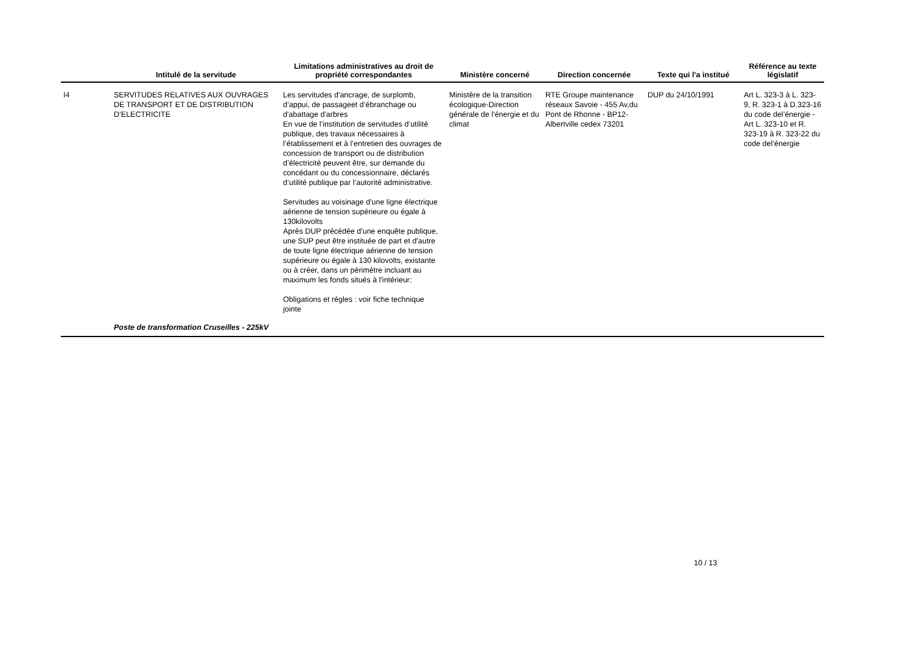| | Intitulé de la servitude | Limitations administratives au droit de propriété correspondantes | Ministère concerné | Direction concernée | Texte qui l'a institué | Référence au texte législatif |
| --- | --- | --- | --- | --- | --- | --- |
| I4 | SERVITUDES RELATIVES AUX OUVRAGES DE TRANSPORT ET DE DISTRIBUTION D’ELECTRICITE | Les servitudes d'ancrage, de surplomb, d’appui, de passageet d’ébranchage ou d'abattage d'arbres En vue de l’institution de servitudes d’utilité publique, des travaux nécessaires à l’établissement et à l’entretien des ouvrages de concession de transport ou de distribution d’électricité peuvent être, sur demande du concédant ou du concessionnaire, déclarés d’utilité publique par l’autorité administrative. Servitudes au voisinage d'une ligne électrique aérienne de tension supérieure ou égale à 130kilovolts Après DUP précédée d'une enquête publique, une SUP peut être instituée de part et d'autre de toute ligne électrique aérienne de tension supérieure ou égale à 130 kilovolts, existante ou à créer, dans un périmètre incluant au maximum les fonds situés à l'intérieur: Obligations et régles : voir fiche technique jointe | Ministère de la transition écologique-Direction générale de l'énergie et du climat | RTE Groupe maintenance réseaux Savoie - 455 Av,du Pont de Rhonne - BP12- Albertville cedex 73201 | DUP du 24/10/1991 | Art L. 323-3 à L. 323-9, R. 323-1 à D.323-16 du code del’énergie - Art L. 323-10 et R. 323-19 à R. 323-22 du code del’énergie |
| | Poste de transformation Cruseilles - 225kV | | | | | |
10 / 13